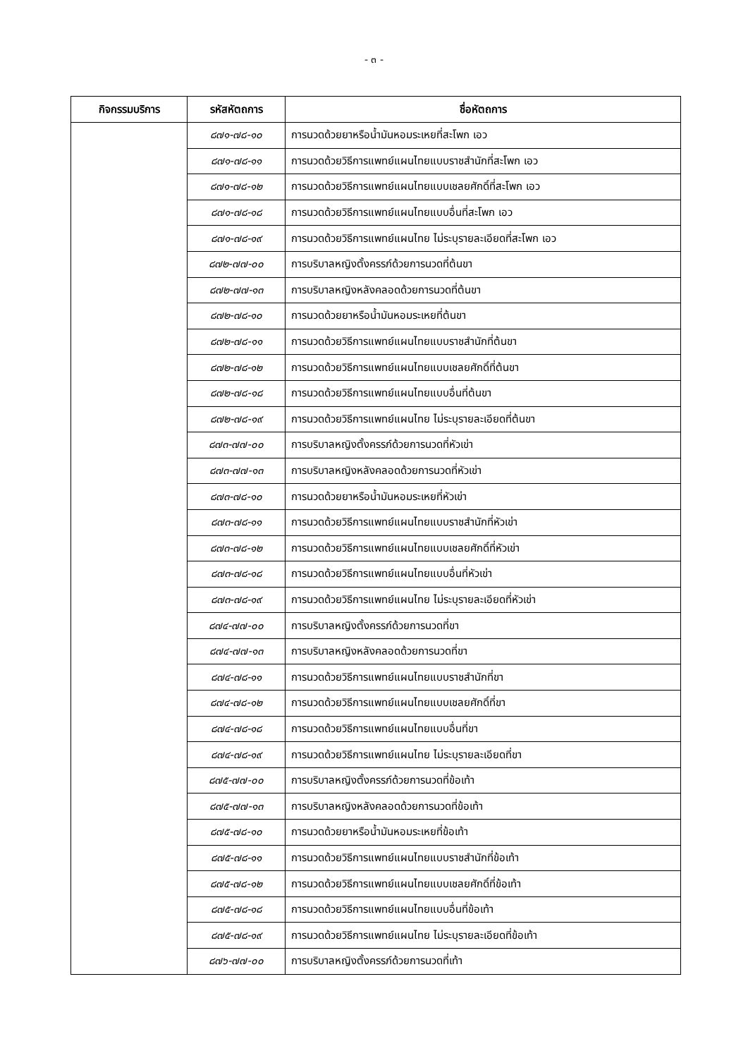- ๓ -
| กิจกรรมบริการ | รหัสหัตถการ | ชื่อหัตถการ |
| --- | --- | --- |
| | ๘๗๑-๗๘-๑๐ | การนวดด้วยยาหรือน้ำมันหอมระเหยที่สะโพก เอว |
| | ๘๗๑-๗๘-๑๑ | การนวดด้วยวิธีการแพทย์แผนไทยแบบราชสำนักที่สะโพก เอว |
| | ๘๗๑-๗๘-๑๒ | การนวดด้วยวิธีการแพทย์แผนไทยแบบเชลยศักดิ์ที่สะโพก เอว |
| | ๘๗๑-๗๘-๑๘ | การนวดด้วยวิธีการแพทย์แผนไทยแบบอื่นที่สะโพก เอว |
| | ๘๗๑-๗๘-๑๙ | การนวดด้วยวิธีการแพทย์แผนไทย ไม่ระบุรายละเอียดที่สะโพก เอว |
| | ๘๗๒-๗๗-๐๐ | การบริบาลหญิงตั้งครรภ์ด้วยการนวดที่ต้นขา |
| | ๘๗๒-๗๗-๑๓ | การบริบาลหญิงหลังคลอดด้วยการนวดที่ต้นขา |
| | ๘๗๒-๗๘-๑๐ | การนวดด้วยยาหรือน้ำมันหอมระเหยที่ต้นขา |
| | ๘๗๒-๗๘-๑๑ | การนวดด้วยวิธีการแพทย์แผนไทยแบบราชสำนักที่ต้นขา |
| | ๘๗๒-๗๘-๑๒ | การนวดด้วยวิธีการแพทย์แผนไทยแบบเชลยศักดิ์ที่ต้นขา |
| | ๘๗๒-๗๘-๑๘ | การนวดด้วยวิธีการแพทย์แผนไทยแบบอื่นที่ต้นขา |
| | ๘๗๒-๗๘-๑๙ | การนวดด้วยวิธีการแพทย์แผนไทย ไม่ระบุรายละเอียดที่ต้นขา |
| | ๘๗๓-๗๗-๐๐ | การบริบาลหญิงตั้งครรภ์ด้วยการนวดที่หัวเข่า |
| | ๘๗๓-๗๗-๑๓ | การบริบาลหญิงหลังคลอดด้วยการนวดที่หัวเข่า |
| | ๘๗๓-๗๘-๑๐ | การนวดด้วยยาหรือน้ำมันหอมระเหยที่หัวเข่า |
| | ๘๗๓-๗๘-๑๑ | การนวดด้วยวิธีการแพทย์แผนไทยแบบราชสำนักที่หัวเข่า |
| | ๘๗๓-๗๘-๑๒ | การนวดด้วยวิธีการแพทย์แผนไทยแบบเชลยศักดิ์ที่หัวเข่า |
| | ๘๗๓-๗๘-๑๘ | การนวดด้วยวิธีการแพทย์แผนไทยแบบอื่นที่หัวเข่า |
| | ๘๗๓-๗๘-๑๙ | การนวดด้วยวิธีการแพทย์แผนไทย ไม่ระบุรายละเอียดที่หัวเข่า |
| | ๘๗๔-๗๗-๐๐ | การบริบาลหญิงตั้งครรภ์ด้วยการนวดที่ขา |
| | ๘๗๔-๗๗-๑๓ | การบริบาลหญิงหลังคลอดด้วยการนวดที่ขา |
| | ๘๗๔-๗๘-๑๑ | การนวดด้วยวิธีการแพทย์แผนไทยแบบราชสำนักที่ขา |
| | ๘๗๔-๗๘-๑๒ | การนวดด้วยวิธีการแพทย์แผนไทยแบบเชลยศักดิ์ที่ขา |
| | ๘๗๔-๗๘-๑๘ | การนวดด้วยวิธีการแพทย์แผนไทยแบบอื่นที่ขา |
| | ๘๗๔-๗๘-๑๙ | การนวดด้วยวิธีการแพทย์แผนไทย ไม่ระบุรายละเอียดที่ขา |
| | ๘๗๕-๗๗-๐๐ | การบริบาลหญิงตั้งครรภ์ด้วยการนวดที่ข้อเท้า |
| | ๘๗๕-๗๗-๑๓ | การบริบาลหญิงหลังคลอดด้วยการนวดที่ข้อเท้า |
| | ๘๗๕-๗๘-๑๐ | การนวดด้วยยาหรือน้ำมันหอมระเหยที่ข้อเท้า |
| | ๘๗๕-๗๘-๑๑ | การนวดด้วยวิธีการแพทย์แผนไทยแบบราชสำนักที่ข้อเท้า |
| | ๘๗๕-๗๘-๑๒ | การนวดด้วยวิธีการแพทย์แผนไทยแบบเชลยศักดิ์ที่ข้อเท้า |
| | ๘๗๕-๗๘-๑๘ | การนวดด้วยวิธีการแพทย์แผนไทยแบบอื่นที่ข้อเท้า |
| | ๘๗๕-๗๘-๑๙ | การนวดด้วยวิธีการแพทย์แผนไทย ไม่ระบุรายละเอียดที่ข้อเท้า |
| | ๘๗๖-๗๗-๐๐ | การบริบาลหญิงตั้งครรภ์ด้วยการนวดที่เท้า |